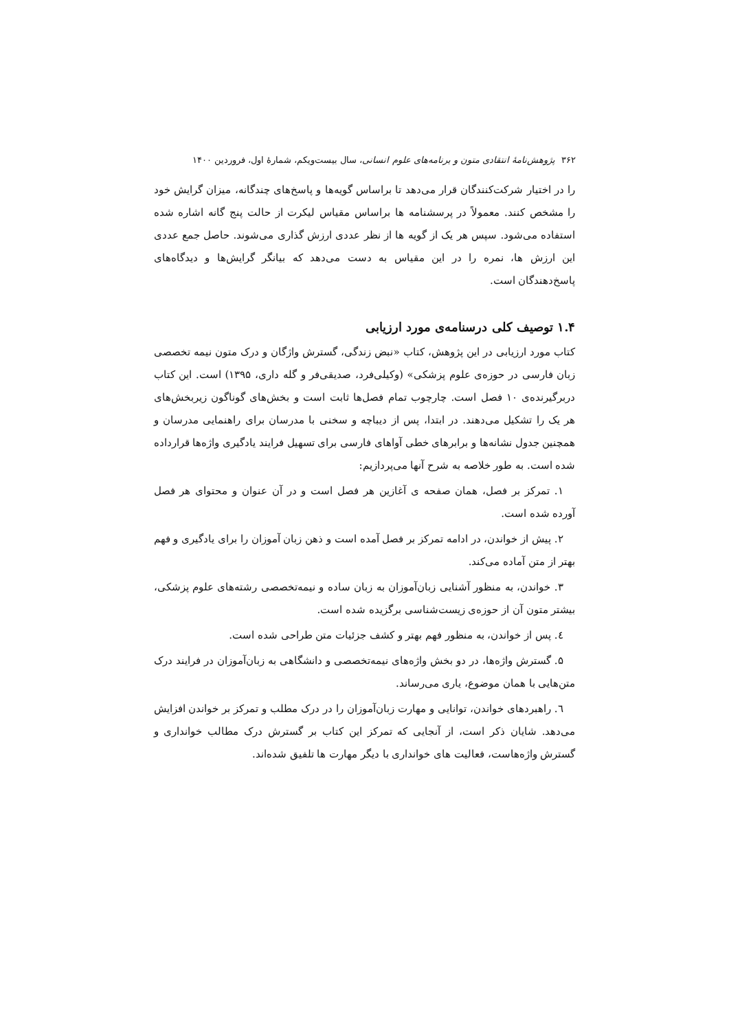۳۶۲ پژوهش‌نامهٔ انتقادی متون و برنامه‌های علوم انسانی، سال بیست‌ویکم، شمارهٔ اول، فروردین ۱۴۰۰
را در اختیار شرکت‌کنندگان قرار می‌دهد تا براساس گویه‌ها و پاسخ‌های چندگانه، میزان گرایش خود را مشخص کنند. معمولاً در پرسشنامه ها براساس مقیاس لیکرت از حالت پنج گانه اشاره شده استفاده می‌شود. سپس هر یک از گویه ها از نظر عددی ارزش گذاری می‌شوند. حاصل جمع عددی این ارزش ها، نمره را در این مقیاس به دست می‌دهد که بیانگر گرایش‌ها و دیدگاه‌های پاسخ‌دهندگان است.
۱.۴ توصیف کلی درسنامه‌ی مورد ارزیابی
کتاب مورد ارزیابی در این پژوهش، کتاب «نبض زندگی، گسترش واژگان و درک متون نیمه تخصصی زبان فارسی در حوزه‌ی علوم پزشکی» (وکیلی‌فرد، صدیقی‌فر و گله داری، ۱۳۹۵) است. این کتاب دربرگیرنده‌ی ۱۰ فصل است. چارچوب تمام فصل‌ها ثابت است و بخش‌های گوناگون زیربخش‌های هر یک را تشکیل می‌دهند. در ابتدا، پس از دیباچه و سخنی با مدرسان برای راهنمایی مدرسان و همچنین جدول نشانه‌ها و برابرهای خطی آواهای فارسی برای تسهیل فرایند یادگیری واژه‌ها قرارداده شده است. به طور خلاصه به شرح آنها می‌پردازیم:
۱. تمرکز بر فصل، همان صفحه ی آغازین هر فصل است و در آن عنوان و محتوای هر فصل آورده شده است.
۲. پیش از خواندن، در ادامه تمرکز بر فصل آمده است و ذهن زبان آموزان را برای یادگیری و فهم بهتر از متن آماده می‌کند.
۳. خواندن، به منظور آشنایی زبان‌آموزان به زبان ساده و نیمه‌تخصصی رشته‌های علوم پزشکی، بیشتر متون آن از حوزه‌ی زیست‌شناسی برگزیده شده است.
٤. پس از خواندن، به منظور فهم بهتر و کشف جزئیات متن طراحی شده است.
۵. گسترش واژه‌ها، در دو بخش واژه‌های نیمه‌تخصصی و دانشگاهی به زبان‌آموزان در فرایند درک متن‌هایی با همان موضوع، یاری می‌رساند.
٦. راهبردهای خواندن، توانایی و مهارت زبان‌آموزان را در درک مطلب و تمرکز بر خواندن افزایش می‌دهد. شایان ذکر است، از آنجایی که تمرکز این کتاب بر گسترش درک مطالب خوانداری و گسترش واژه‌هاست، فعالیت های خوانداری با دیگر مهارت ها تلفیق شده‌اند.